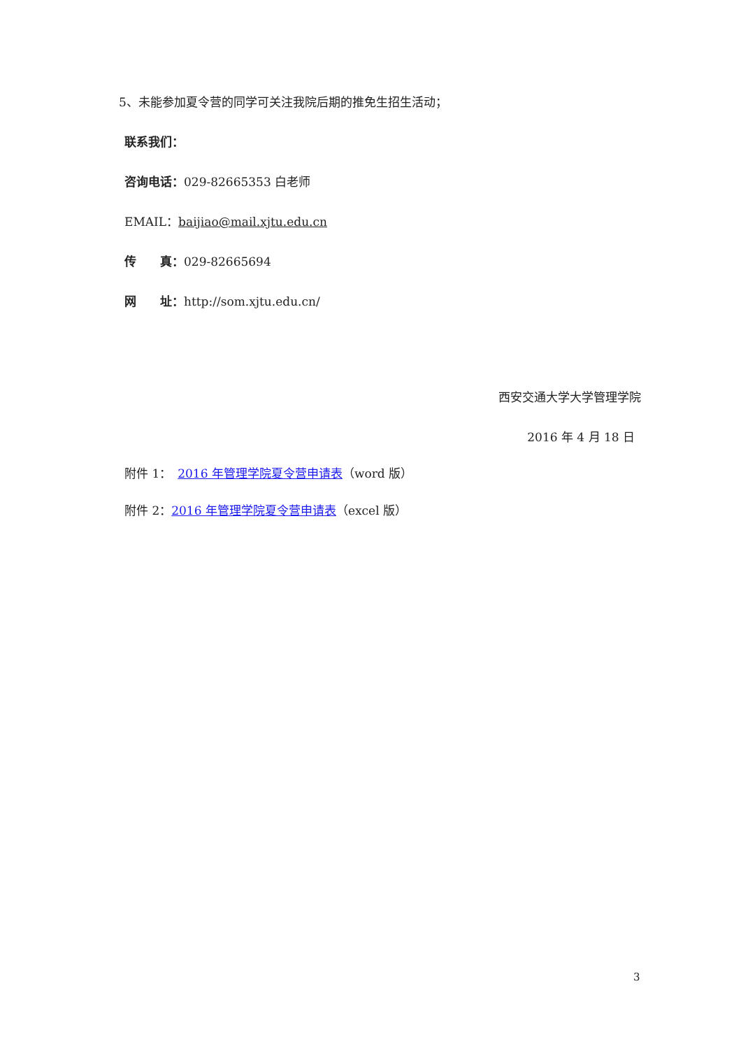5、未能参加夏令营的同学可关注我院后期的推免生招生活动；
联系我们：
咨询电话：029-82665353 白老师
EMAIL：baijiao@mail.xjtu.edu.cn
传　　真：029-82665694
网　　址：http://som.xjtu.edu.cn/
西安交通大学大学管理学院
2016 年 4 月 18 日
附件 1：　2016 年管理学院夏令营申请表（word 版）
附件 2：2016 年管理学院夏令营申请表（excel 版）
3